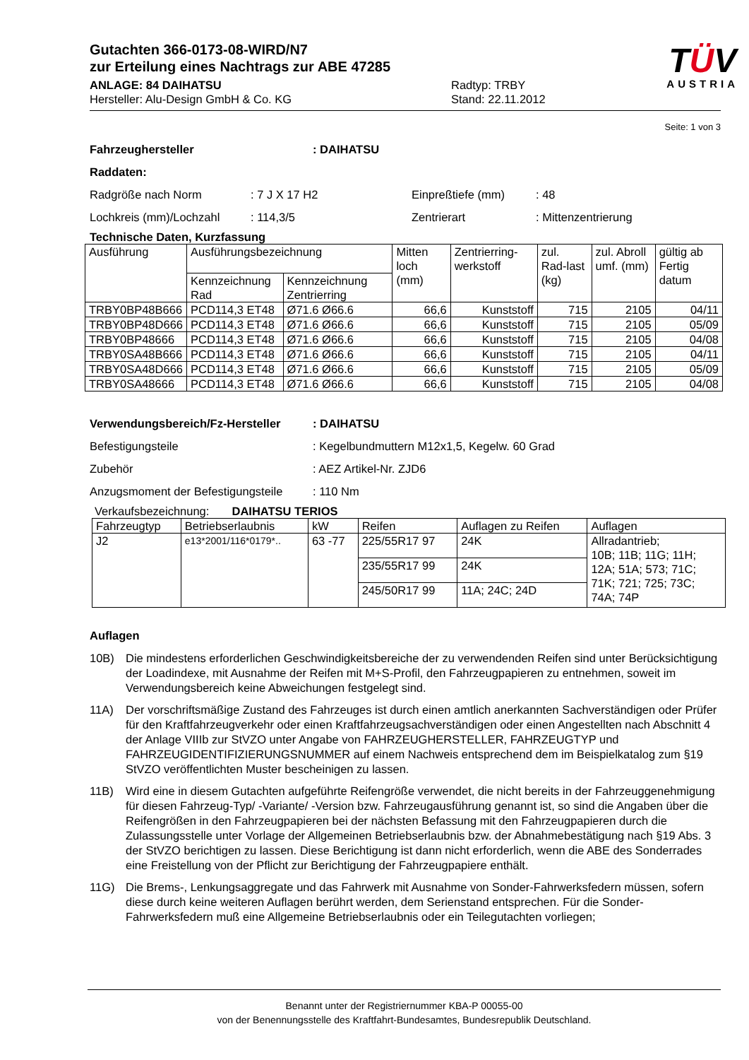Gutachten 366-0173-08-WIRD/N7
zur Erteilung eines Nachtrags zur ABE 47285
ANLAGE: 84 DAIHATSU
Hersteller: Alu-Design GmbH & Co. KG
Radtyp: TRBY
Stand: 22.11.2012
TÜV
AUSTRIA
Seite: 1 von 3
Fahrzeughersteller : DAIHATSU
Raddaten:
Radgröße nach Norm : 7 J X 17 H2 Einpreßtiefe (mm) : 48
Lochkreis (mm)/Lochzahl : 114,3/5 Zentrierart : Mittenzentrierung
Technische Daten, Kurzfassung
| Ausführung | Ausführungsbezeichnung | | Mitten loch (mm) | Zentrierring-werkstoff | zul. Rad-last (kg) | zul. Abroll umf. (mm) | gültig ab Fertig datum |
| --- | --- | --- | --- | --- | --- | --- | --- |
| | Kennzeichnung Rad | Kennzeichnung Zentrierring | | | | | |
| TRBY0BP48B666 | PCD114,3 ET48 | Ø71.6 Ø66.6 | 66,6 | Kunststoff | 715 | 2105 | 04/11 |
| TRBY0BP48D666 | PCD114,3 ET48 | Ø71.6 Ø66.6 | 66,6 | Kunststoff | 715 | 2105 | 05/09 |
| TRBY0BP48666 | PCD114,3 ET48 | Ø71.6 Ø66.6 | 66,6 | Kunststoff | 715 | 2105 | 04/08 |
| TRBY0SA48B666 | PCD114,3 ET48 | Ø71.6 Ø66.6 | 66,6 | Kunststoff | 715 | 2105 | 04/11 |
| TRBY0SA48D666 | PCD114,3 ET48 | Ø71.6 Ø66.6 | 66,6 | Kunststoff | 715 | 2105 | 05/09 |
| TRBY0SA48666 | PCD114,3 ET48 | Ø71.6 Ø66.6 | 66,6 | Kunststoff | 715 | 2105 | 04/08 |
Verwendungsbereich/Fz-Hersteller
: DAIHATSU
Befestigungsteile : Kegelbundmuttern M12x1,5, Kegelw. 60 Grad
Zubehör : AEZ Artikel-Nr. ZJD6
Anzugsmoment der Befestigungsteile
: 110 Nm
Verkaufsbezeichnung: DAIHATSU TERIOS
| Fahrzeugtyp | Betriebserlaubnis | kW | Reifen | Auflagen zu Reifen | Auflagen |
| J2 | e13*2001/116*0179*.. | 63 -77 | 225/55R17 97 | 24K | Allradantrieb; 10B; 11B; 11G; 11H; 12A; 51A; 573; 71C; 71K; 721; 725; 73C; 74A; 74P |
| | | | 235/55R17 99 | 24K | |
| | | | 245/50R17 99 | 11A; 24C; 24D | |
Auflagen
10B) Die mindestens erforderlichen Geschwindigkeitsbereiche der zu verwendenden Reifen sind unter Berücksichtigung der Loadindexe, mit Ausnahme der Reifen mit M+S-Profil, den Fahrzeugpapieren zu entnehmen, soweit im Verwendungsbereich keine Abweichungen festgelegt sind.
11A) Der vorschriftsmäßige Zustand des Fahrzeuges ist durch einen amtlich anerkannten Sachverständigen oder Prüfer für den Kraftfahrzeugverkehr oder einen Kraftfahrzeugsachverständigen oder einen Angestellten nach Abschnitt 4 der Anlage VIIIb zur StVZO unter Angabe von FAHRZEUGHERSTELLER, FAHRZEUGTYP und FAHRZEUGIDENTIFIZIERUNGSNUMMER auf einem Nachweis entsprechend dem im Beispielkatalog zum §19 StVZO veröffentlichten Muster bescheinigen zu lassen.
11B) Wird eine in diesem Gutachten aufgeführte Reifengröße verwendet, die nicht bereits in der Fahrzeuggenehmigung für diesen Fahrzeug-Typ/ -Variante/ -Version bzw. Fahrzeugausführung genannt ist, so sind die Angaben über die Reifengrößen in den Fahrzeugpapieren bei der nächsten Befassung mit den Fahrzeugpapieren durch die Zulassungsstelle unter Vorlage der Allgemeinen Betriebserlaubnis bzw. der Abnahmebestätigung nach §19 Abs. 3 der StVZO berichtigen zu lassen. Diese Berichtigung ist dann nicht erforderlich, wenn die ABE des Sonderrades eine Freistellung von der Pflicht zur Berichtigung der Fahrzeugpapiere enthält.
11G) Die Brems-, Lenkungsaggregate und das Fahrwerk mit Ausnahme von Sonder-Fahrwerksfedern müssen, sofern diese durch keine weiteren Auflagen berührt werden, dem Serienstand entsprechen. Für die Sonder-Fahrwerksfedern muß eine Allgemeine Betriebserlaubnis oder ein Teilegutachten vorliegen;
Benannt unter der Registriernummer KBA-P 00055-00
von der Benennungsstelle des Kraftfahrt-Bundesamtes, Bundesrepublik Deutschland.